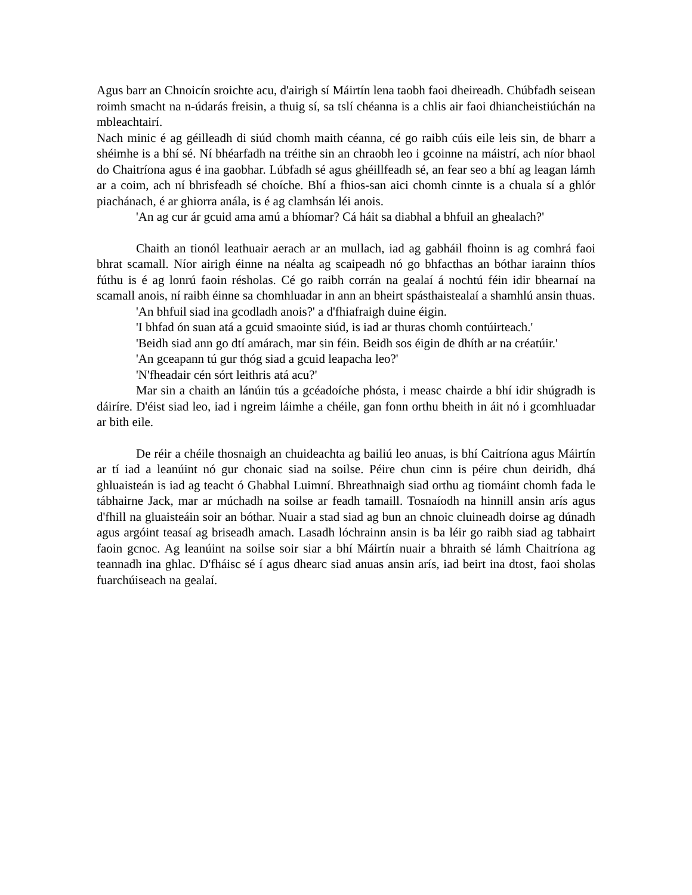Agus barr an Chnoicín sroichte acu, d'airigh sí Máirtín lena taobh faoi dheireadh. Chúbfadh seisean roimh smacht na n-údarás freisin, a thuig sí, sa tslí chéanna is a chlis air faoi dhiancheistiúchán na mbleachtairí.
Nach minic é ag géilleadh di siúd chomh maith céanna, cé go raibh cúis eile leis sin, de bharr a shéimhe is a bhí sé. Ní bhéarfadh na tréithe sin an chraobh leo i gcoinne na máistrí, ach níor bhaol do Chaitríona agus é ina gaobhar. Lúbfadh sé agus ghéillfeadh sé, an fear seo a bhí ag leagan lámh ar a coim, ach ní bhrisfeadh sé choíche. Bhí a fhios-san aici chomh cinnte is a chuala sí a ghlór piachánach, é ar ghiorra anála, is é ag clamhsán léi anois.
'An ag cur ár gcuid ama amú a bhíomar? Cá háit sa diabhal a bhfuil an ghealach?'
Chaith an tionól leathuair aerach ar an mullach, iad ag gabháil fhoinn is ag comhrá faoi bhrat scamall. Níor airigh éinne na néalta ag scaipeadh nó go bhfacthas an bóthar iarainn thíos fúthu is é ag lonrú faoin résholas. Cé go raibh corrán na gealaí á nochtú féin idir bhearnaí na scamall anois, ní raibh éinne sa chomhluadar in ann an bheirt spásthaistealaí a shamhlú ansin thuas.
'An bhfuil siad ina gcodladh anois?' a d'fhiafraigh duine éigin.
'I bhfad ón suan atá a gcuid smaointe siúd, is iad ar thuras chomh contúirteach.'
'Beidh siad ann go dtí amárach, mar sin féin. Beidh sos éigin de dhíth ar na créatúir.'
'An gceapann tú gur thóg siad a gcuid leapacha leo?'
'N'fheadair cén sórt leithris atá acu?'
Mar sin a chaith an lánúin tús a gcéadoíche phósta, i measc chairde a bhí idir shúgradh is dáiríre. D'éist siad leo, iad i ngreim láimhe a chéile, gan fonn orthu bheith in áit nó i gcomhluadar ar bith eile.
De réir a chéile thosnaigh an chuideachta ag bailiú leo anuas, is bhí Caitríona agus Máirtín ar tí iad a leanúint nó gur chonaic siad na soilse. Péire chun cinn is péire chun deiridh, dhá ghluaisteán is iad ag teacht ó Ghabhal Luimní. Bhreathnaigh siad orthu ag tiomáint chomh fada le tábhairne Jack, mar ar múchadh na soilse ar feadh tamaill. Tosnaíodh na hinnill ansin arís agus d'fhill na gluaisteáin soir an bóthar. Nuair a stad siad ag bun an chnoic cluineadh doirse ag dúnadh agus argóint teasaí ag briseadh amach. Lasadh lóchrainn ansin is ba léir go raibh siad ag tabhairt faoin gcnoc. Ag leanúint na soilse soir siar a bhí Máirtín nuair a bhraith sé lámh Chaitríona ag teannadh ina ghlac. D'fháisc sé í agus dhearc siad anuas ansin arís, iad beirt ina dtost, faoi sholas fuarchúiseach na gealaí.